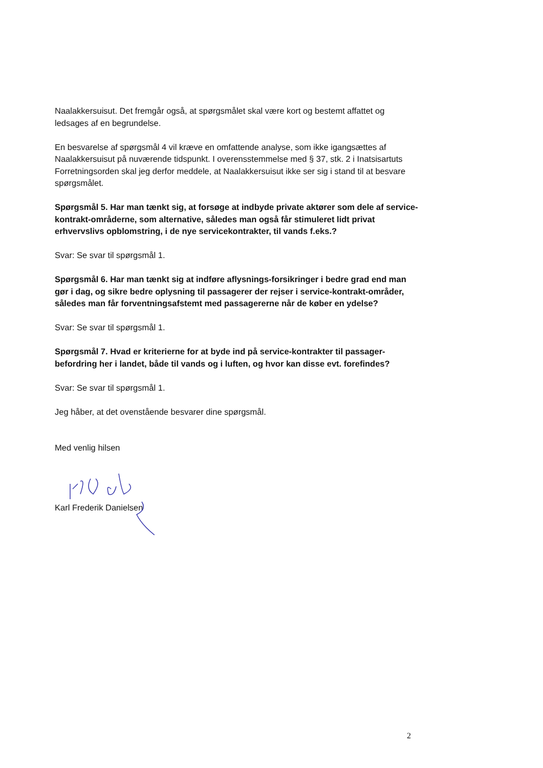Naalakkersuisut. Det fremgår også, at spørgsmålet skal være kort og bestemt affattet og ledsages af en begrundelse.
En besvarelse af spørgsmål 4 vil kræve en omfattende analyse, som ikke igangsættes af Naalakkersuisut på nuværende tidspunkt. I overensstemmelse med § 37, stk. 2 i Inatsisartuts Forretningsorden skal jeg derfor meddele, at Naalakkersuisut ikke ser sig i stand til at besvare spørgsmålet.
Spørgsmål 5. Har man tænkt sig, at forsøge at indbyde private aktører som dele af service-kontrakt-områderne, som alternative, således man også får stimuleret lidt privat erhvervslivs opblomstring, i de nye servicekontrakter, til vands f.eks.?
Svar: Se svar til spørgsmål 1.
Spørgsmål 6. Har man tænkt sig at indføre aflysnings-forsikringer i bedre grad end man gør i dag, og sikre bedre oplysning til passagerer der rejser i service-kontrakt-områder, således man får forventningsafstemt med passagererne når de køber en ydelse?
Svar: Se svar til spørgsmål 1.
Spørgsmål 7. Hvad er kriterierne for at byde ind på service-kontrakter til passager-befordring her i landet, både til vands og i luften, og hvor kan disse evt. forefindes?
Svar: Se svar til spørgsmål 1.
Jeg håber, at det ovenstående besvarer dine spørgsmål.
Med venlig hilsen
Karl Frederik Danielsen
2